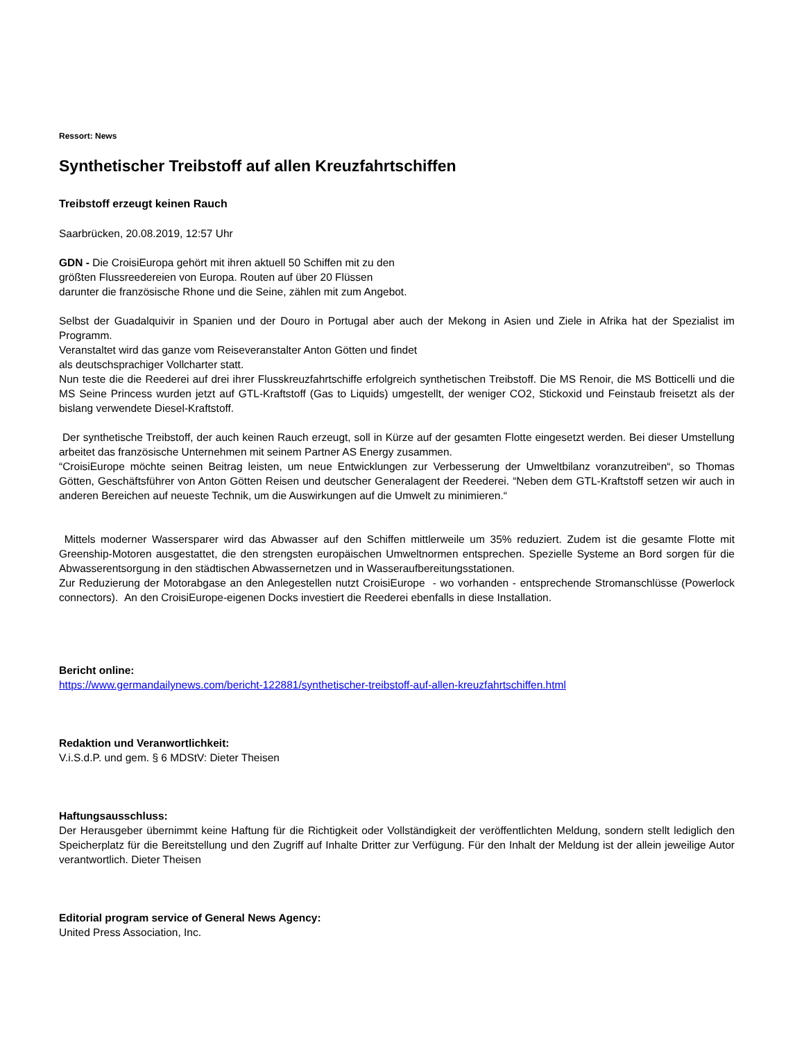Ressort: News
Synthetischer Treibstoff auf allen Kreuzfahrtschiffen
Treibstoff erzeugt keinen Rauch
Saarbrücken, 20.08.2019, 12:57 Uhr
GDN - Die CroisiEuropa gehört mit ihren aktuell 50 Schiffen mit zu den
größten Flussreedereien von Europa. Routen auf über 20 Flüssen
darunter die französische Rhone und die Seine, zählen mit zum Angebot.
Selbst der Guadalquivir in Spanien und der Douro in Portugal aber auch der Mekong in Asien und Ziele in Afrika hat der Spezialist im Programm.
Veranstaltet wird das ganze vom Reiseveranstalter Anton Götten und findet
als deutschsprachiger Vollcharter statt.
Nun teste die die Reederei auf drei ihrer Flusskreuzfahrtschiffe erfolgreich synthetischen Treibstoff. Die MS Renoir, die MS Botticelli und die MS Seine Princess wurden jetzt auf GTL-Kraftstoff (Gas to Liquids) umgestellt, der weniger CO2, Stickoxid und Feinstaub freisetzt als der bislang verwendete Diesel-Kraftstoff.
Der synthetische Treibstoff, der auch keinen Rauch erzeugt, soll in Kürze auf der gesamten Flotte eingesetzt werden. Bei dieser Umstellung arbeitet das französische Unternehmen mit seinem Partner AS Energy zusammen.
“CroisiEurope möchte seinen Beitrag leisten, um neue Entwicklungen zur Verbesserung der Umweltbilanz voranzutreiben“, so Thomas Götten, Geschäftsführer von Anton Götten Reisen und deutscher Generalagent der Reederei. “Neben dem GTL-Kraftstoff setzen wir auch in anderen Bereichen auf neueste Technik, um die Auswirkungen auf die Umwelt zu minimieren.“
Mittels moderner Wassersparer wird das Abwasser auf den Schiffen mittlerweile um 35% reduziert. Zudem ist die gesamte Flotte mit Greenship-Motoren ausgestattet, die den strengsten europäischen Umweltnormen entsprechen. Spezielle Systeme an Bord sorgen für die Abwasserentsorgung in den städtischen Abwassernetzen und in Wasseraufbereitungsstationen.
Zur Reduzierung der Motorabgase an den Anlegestellen nutzt CroisiEurope - wo vorhanden - entsprechende Stromanschlüsse (Powerlock connectors). An den CroisiEurope-eigenen Docks investiert die Reederei ebenfalls in diese Installation.
Bericht online:
https://www.germandailynews.com/bericht-122881/synthetischer-treibstoff-auf-allen-kreuzfahrtschiffen.html
Redaktion und Veranwortlichkeit:
V.i.S.d.P. und gem. § 6 MDStV: Dieter Theisen
Haftungsausschluss:
Der Herausgeber übernimmt keine Haftung für die Richtigkeit oder Vollständigkeit der veröffentlichten Meldung, sondern stellt lediglich den Speicherplatz für die Bereitstellung und den Zugriff auf Inhalte Dritter zur Verfügung. Für den Inhalt der Meldung ist der allein jeweilige Autor verantwortlich. Dieter Theisen
Editorial program service of General News Agency:
United Press Association, Inc.